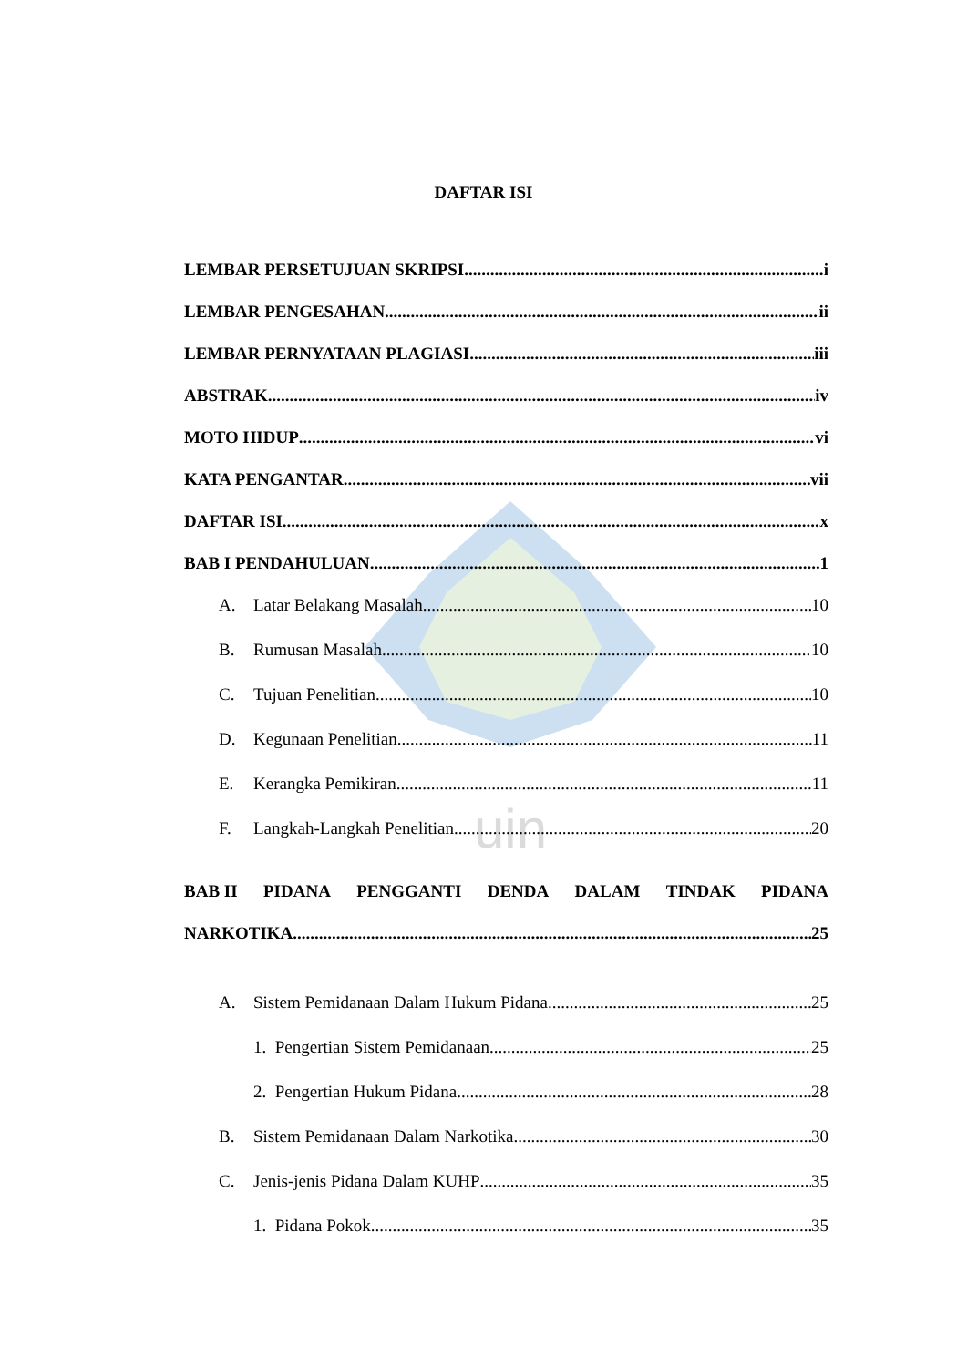uin
DAFTAR ISI
LEMBAR PERSETUJUAN SKRIPSI i
LEMBAR PENGESAHAN ii
LEMBAR PERNYATAAN PLAGIASI iii
ABSTRAK iv
MOTO HIDUP vi
KATA PENGANTAR vii
DAFTAR ISI x
BAB I PENDAHULUAN 1
A. Latar Belakang Masalah 10
B. Rumusan Masalah 10
C. Tujuan Penelitian 10
D. Kegunaan Penelitian 11
E. Kerangka Pemikiran 11
F. Langkah-Langkah Penelitian 20
BAB II PIDANA PENGGANTI DENDA DALAM TINDAK PIDANA
NARKOTIKA 25
A. Sistem Pemidanaan Dalam Hukum Pidana 25
1. Pengertian Sistem Pemidanaan 25
2. Pengertian Hukum Pidana 28
B. Sistem Pemidanaan Dalam Narkotika 30
C. Jenis-jenis Pidana Dalam KUHP 35
1. Pidana Pokok 35